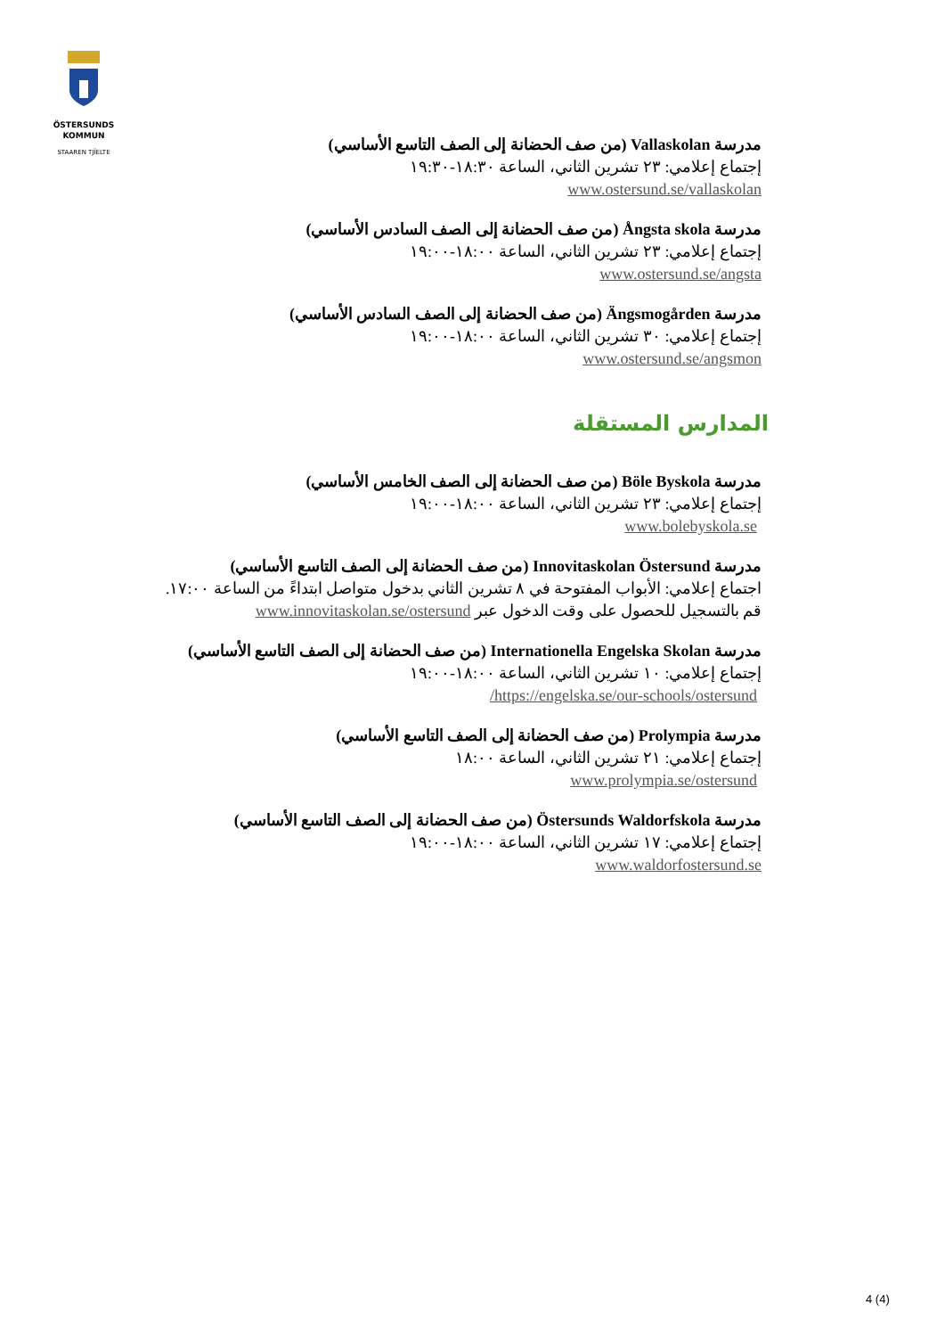ÖSTERSUNDS
KOMMUN
STAAREN TJÏELTE
مدرسة Vallaskolan (من صف الحضانة إلى الصف التاسع الأساسي)
إجتماع إعلامي: ٢٣ تشرين الثاني، الساعة ١٨:٣٠-١٩:٣٠
www.ostersund.se/vallaskolan
مدرسة Ångsta skola (من صف الحضانة إلى الصف السادس الأساسي)
إجتماع إعلامي: ٢٣ تشرين الثاني، الساعة ١٨:٠٠-١٩:٠٠
www.ostersund.se/angsta
مدرسة Ängsmogården (من صف الحضانة إلى الصف السادس الأساسي)
إجتماع إعلامي: ٣٠ تشرين الثاني، الساعة ١٨:٠٠-١٩:٠٠
www.ostersund.se/angsmon
المدارس المستقلة
مدرسة Böle Byskola (من صف الحضانة إلى الصف الخامس الأساسي)
إجتماع إعلامي: ٢٣ تشرين الثاني، الساعة ١٨:٠٠-١٩:٠٠
www.bolebyskola.se
مدرسة Innovitaskolan Östersund (من صف الحضانة إلى الصف التاسع الأساسي)
اجتماع إعلامي: الأبواب المفتوحة في ٨ تشرين الثاني بدخول متواصل ابتداءً من الساعة ١٧:٠٠.
قم بالتسجيل للحصول على وقت الدخول عبر www.innovitaskolan.se/ostersund
مدرسة Internationella Engelska Skolan (من صف الحضانة إلى الصف التاسع الأساسي)
إجتماع إعلامي: ١٠ تشرين الثاني، الساعة ١٨:٠٠-١٩:٠٠
https://engelska.se/our-schools/ostersund/
مدرسة Prolympia (من صف الحضانة إلى الصف التاسع الأساسي)
إجتماع إعلامي: ٢١ تشرين الثاني، الساعة ١٨:٠٠
www.prolympia.se/ostersund
مدرسة Östersunds Waldorfskola (من صف الحضانة إلى الصف التاسع الأساسي)
إجتماع إعلامي: ١٧ تشرين الثاني، الساعة ١٨:٠٠-١٩:٠٠
www.waldorfostersund.se
4 (4)